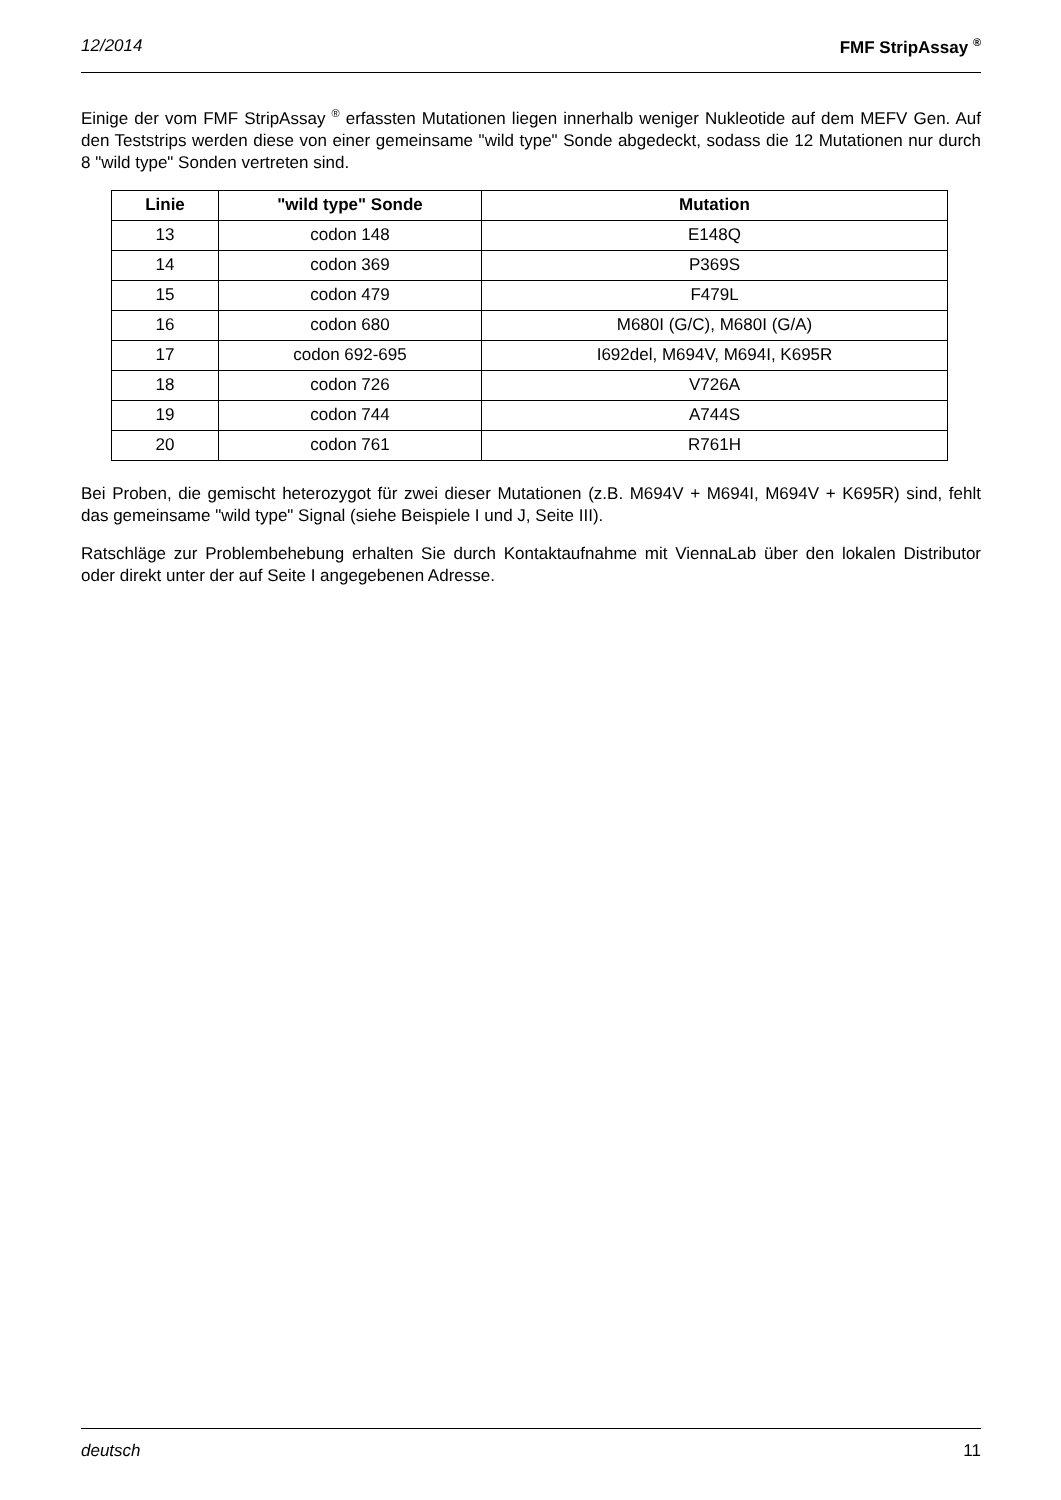12/2014 FMF StripAssay <sup>®</sup>
Einige der vom FMF StripAssay <sup>®</sup> erfassten Mutationen liegen innerhalb weniger Nukleotide auf dem MEFV Gen. Auf den Teststrips werden diese von einer gemeinsame "wild type" Sonde abgedeckt, sodass die 12 Mutationen nur durch 8 "wild type" Sonden vertreten sind.
| Linie | "wild type" Sonde | Mutation |
| --- | --- | --- |
| 13 | codon 148 | E148Q |
| 14 | codon 369 | P369S |
| 15 | codon 479 | F479L |
| 16 | codon 680 | M680I (G/C), M680I (G/A) |
| 17 | codon 692-695 | I692del, M694V, M694I, K695R |
| 18 | codon 726 | V726A |
| 19 | codon 744 | A744S |
| 20 | codon 761 | R761H |
Bei Proben, die gemischt heterozygot für zwei dieser Mutationen (z.B. M694V + M694I, M694V + K695R) sind, fehlt das gemeinsame "wild type" Signal (siehe Beispiele I und J, Seite III).
Ratschläge zur Problembehebung erhalten Sie durch Kontaktaufnahme mit ViennaLab über den lokalen Distributor oder direkt unter der auf Seite I angegebenen Adresse.
deutsch 11